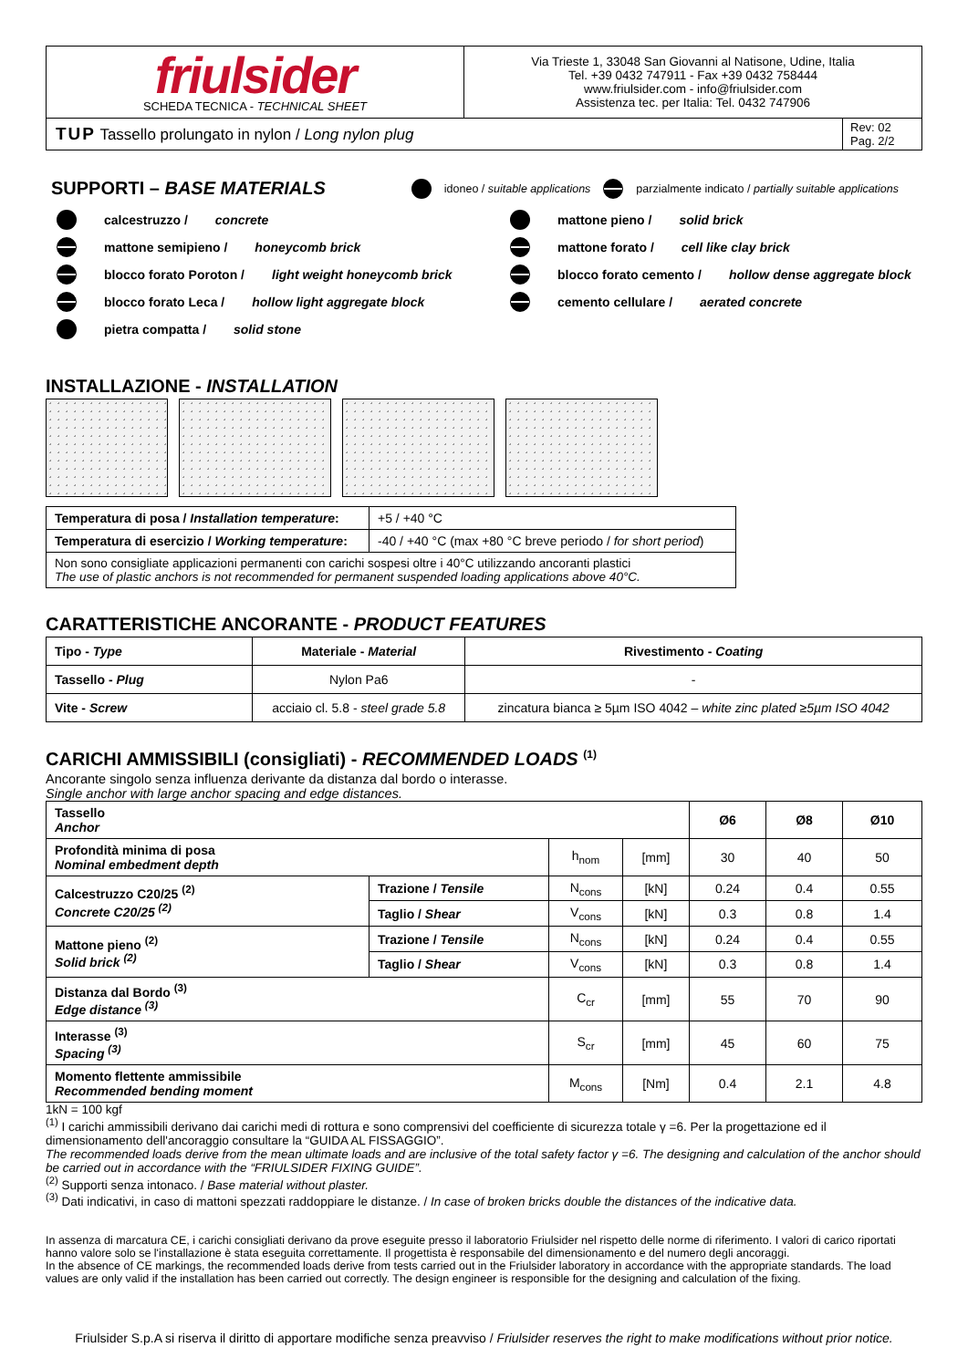| friulsider SCHEDA TECNICA - TECHNICAL SHEET | Via Trieste 1, 33048 San Giovanni al Natisone, Udine, Italia Tel. +39 0432 747911 - Fax +39 0432 758444 www.friulsider.com - info@friulsider.com Assistenza tec. per Italia: Tel. 0432 747906 | |
| TUP Tassello prolungato in nylon / Long nylon plug | | Rev: 02 Pag. 2/2 |
SUPPORTI – BASE MATERIALS
idoneo / suitable applications parzialmente indicato / partially suitable applications
calcestruzzo / concrete
mattone pieno / solid brick
mattone semipieno / honeycomb brick
mattone forato / cell like clay brick
blocco forato Poroton / light weight honeycomb brick
blocco forato cemento / hollow dense aggregate block
blocco forato Leca / hollow light aggregate block
cemento cellulare / aerated concrete
pietra compatta / solid stone
INSTALLAZIONE - INSTALLATION
| Temperatura di posa / Installation temperature : | +5 / +40 °C |
| Temperatura di esercizio / Working temperature : | -40 / +40 °C (max +80 °C breve periodo / for short period ) |
| Non sono consigliate applicazioni permanenti con carichi sospesi oltre i 40°C utilizzando ancoranti plastici The use of plastic anchors is not recommended for permanent suspended loading applications above 40°C. | |
CARATTERISTICHE ANCORANTE - PRODUCT FEATURES
| Tipo - Type | Materiale - Material | Rivestimento - Coating |
| --- | --- | --- |
| Tassello - Plug | Nylon Pa6 | - |
| Vite - Screw | acciaio cl. 5.8 - steel grade 5.8 | zincatura bianca ≥ 5µm ISO 4042 – white zinc plated ≥5µm ISO 4042 |
CARICHI AMMISSIBILI (consigliati) - RECOMMENDED LOADS <sup>(1)</sup>
Ancorante singolo senza influenza derivante da distanza dal bordo o interasse.
Single anchor with large anchor spacing and edge distances.
| Tassello Anchor | | | | Ø6 | Ø8 | Ø10 |
| Profondità minima di posa Nominal embedment depth | | h<sub>nom</sub> | [mm] | 30 | 40 | 50 |
| Calcestruzzo C20/25 <sup>(2)</sup> Concrete C20/25 <sup>(2)</sup> | Trazione / Tensile | N<sub>cons</sub> | [kN] | 0.24 | 0.4 | 0.55 |
| | Taglio / Shear | V<sub>cons</sub> | [kN] | 0.3 | 0.8 | 1.4 |
| Mattone pieno <sup>(2)</sup> Solid brick <sup>(2)</sup> | Trazione / Tensile | N<sub>cons</sub> | [kN] | 0.24 | 0.4 | 0.55 |
| | Taglio / Shear | V<sub>cons</sub> | [kN] | 0.3 | 0.8 | 1.4 |
| Distanza dal Bordo <sup>(3)</sup> Edge distance <sup>(3)</sup> | | C<sub>cr</sub> | [mm] | 55 | 70 | 90 |
| Interasse <sup>(3)</sup> Spacing <sup>(3)</sup> | | S<sub>cr</sub> | [mm] | 45 | 60 | 75 |
| Momento flettente ammissibile Recommended bending moment | | M<sub>cons</sub> | [Nm] | 0.4 | 2.1 | 4.8 |
1kN = 100 kgf
<sup>(1)</sup> I carichi ammissibili derivano dai carichi medi di rottura e sono comprensivi del coefficiente di sicurezza totale γ =6. Per la progettazione ed il dimensionamento dell'ancoraggio consultare la “GUIDA AL FISSAGGIO”.
The recommended loads derive from the mean ultimate loads and are inclusive of the total safety factor γ =6. The designing and calculation of the anchor should be carried out in accordance with the “FRIULSIDER FIXING GUIDE”.
<sup>(2)</sup> Supporti senza intonaco. / Base material without plaster.
<sup>(3)</sup> Dati indicativi, in caso di mattoni spezzati raddoppiare le distanze. / In case of broken bricks double the distances of the indicative data.
In assenza di marcatura CE, i carichi consigliati derivano da prove eseguite presso il laboratorio Friulsider nel rispetto delle norme di riferimento. I valori di carico riportati hanno valore solo se l'installazione è stata eseguita correttamente. Il progettista è responsabile del dimensionamento e del numero degli ancoraggi.
In the absence of CE markings, the recommended loads derive from tests carried out in the Friulsider laboratory in accordance with the appropriate standards. The load values are only valid if the installation has been carried out correctly. The design engineer is responsible for the designing and calculation of the fixing.
Friulsider S.p.A si riserva il diritto di apportare modifiche senza preavviso / Friulsider reserves the right to make modifications without prior notice.